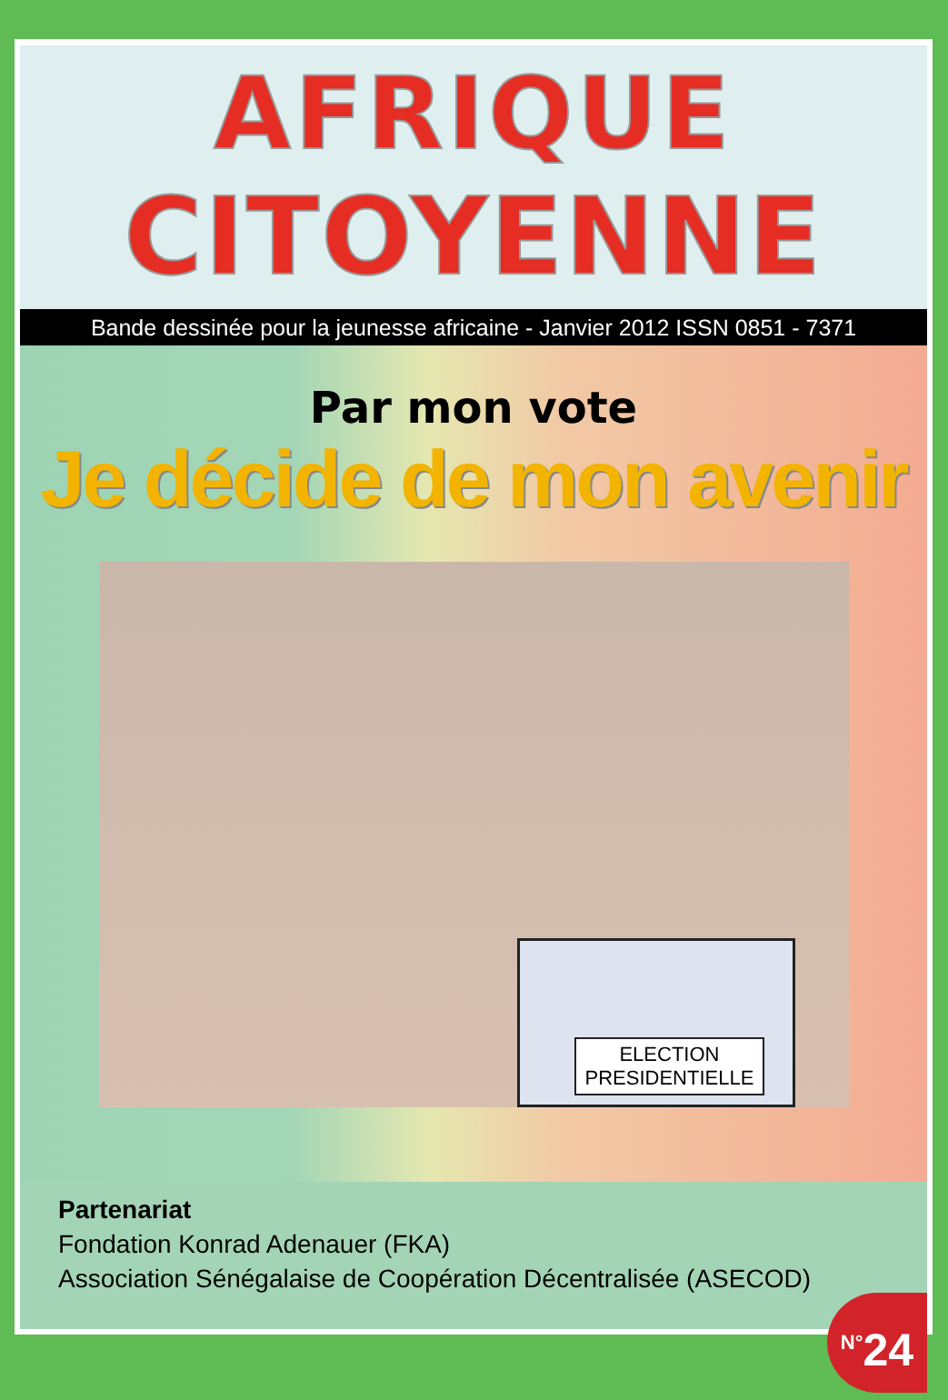AFRIQUE
CITOYENNE
Bande dessinée pour la jeunesse africaine - Janvier 2012 ISSN 0851 - 7371
Par mon vote
Je décide de mon avenir
ELECTION
PRESIDENTIELLE
Partenariat
Fondation Konrad Adenauer (FKA)
Association Sénégalaise de Coopération Décentralisée (ASECOD)
<sup>N°</sup>24